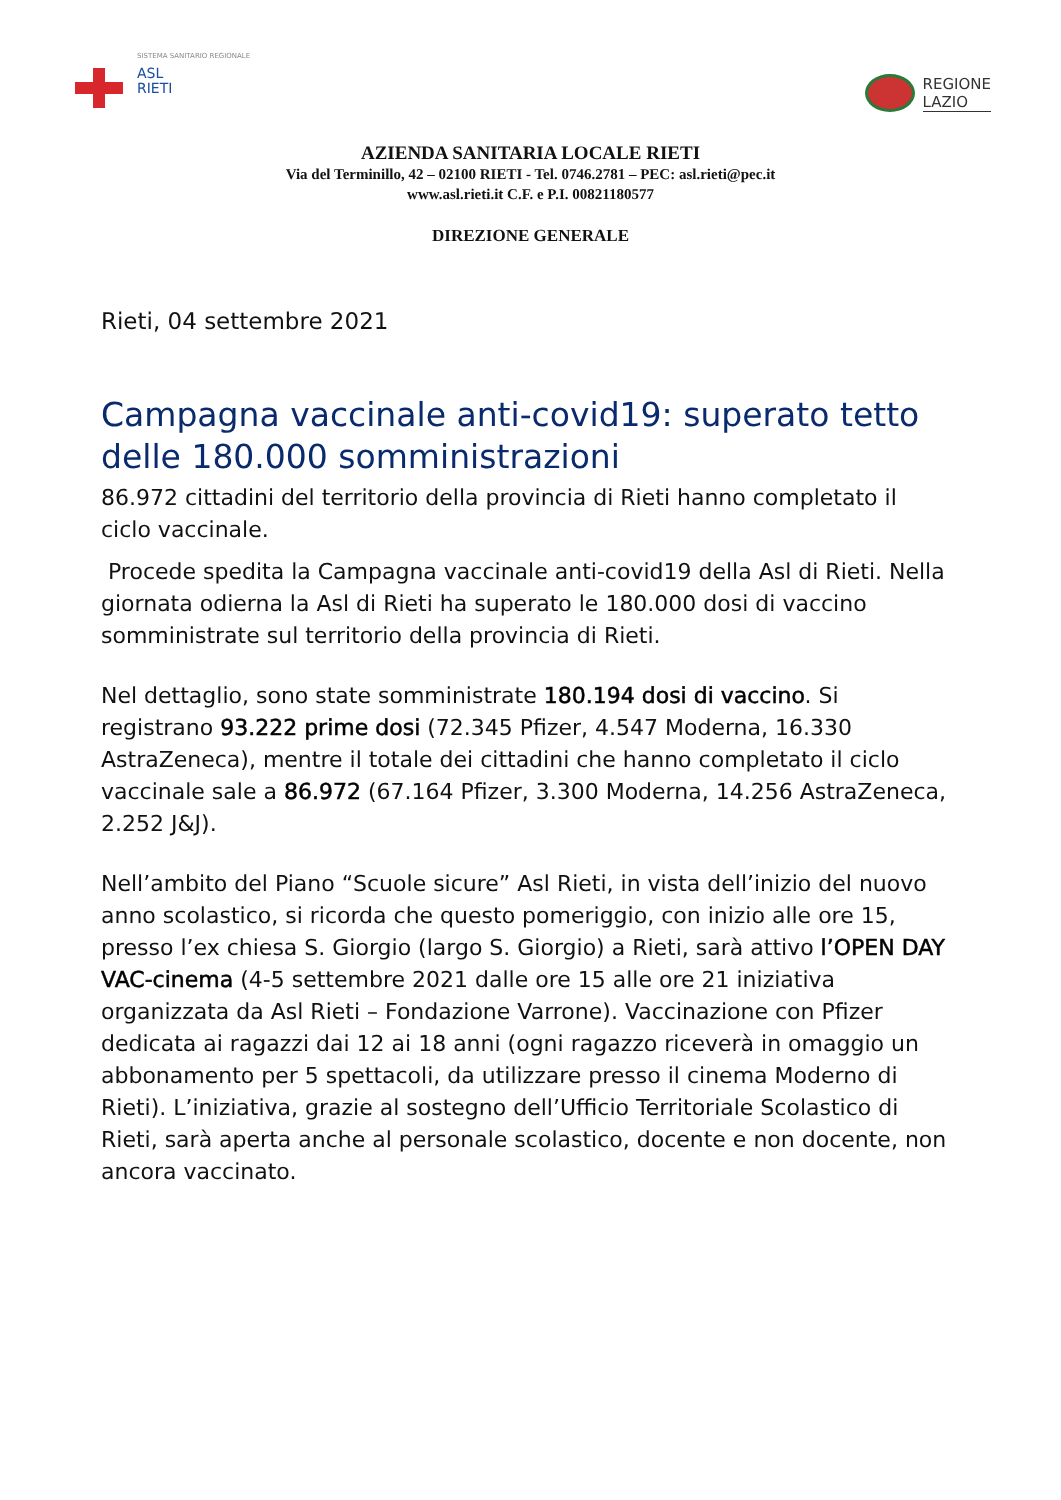SISTEMA SANITARIO REGIONALE
ASL
RIETI
REGIONE
LAZIO
AZIENDA SANITARIA LOCALE RIETI
Via del Terminillo, 42 – 02100 RIETI - Tel. 0746.2781 – PEC: asl.rieti@pec.it
www.asl.rieti.it C.F. e P.I. 00821180577
DIREZIONE GENERALE
Rieti, 04 settembre 2021
Campagna vaccinale anti-covid19: superato tetto delle 180.000 somministrazioni
86.972 cittadini del territorio della provincia di Rieti hanno completato il ciclo vaccinale.
Procede spedita la Campagna vaccinale anti-covid19 della Asl di Rieti. Nella giornata odierna la Asl di Rieti ha superato le 180.000 dosi di vaccino somministrate sul territorio della provincia di Rieti.
Nel dettaglio, sono state somministrate 180.194 dosi di vaccino. Si registrano 93.222 prime dosi (72.345 Pfizer, 4.547 Moderna, 16.330 AstraZeneca), mentre il totale dei cittadini che hanno completato il ciclo vaccinale sale a 86.972 (67.164 Pfizer, 3.300 Moderna, 14.256 AstraZeneca, 2.252 J&J).
Nell’ambito del Piano “Scuole sicure” Asl Rieti, in vista dell’inizio del nuovo anno scolastico, si ricorda che questo pomeriggio, con inizio alle ore 15, presso l’ex chiesa S. Giorgio (largo S. Giorgio) a Rieti, sarà attivo l’OPEN DAY VAC-cinema (4-5 settembre 2021 dalle ore 15 alle ore 21 iniziativa organizzata da Asl Rieti – Fondazione Varrone). Vaccinazione con Pfizer dedicata ai ragazzi dai 12 ai 18 anni (ogni ragazzo riceverà in omaggio un abbonamento per 5 spettacoli, da utilizzare presso il cinema Moderno di Rieti). L’iniziativa, grazie al sostegno dell’Ufficio Territoriale Scolastico di Rieti, sarà aperta anche al personale scolastico, docente e non docente, non ancora vaccinato.